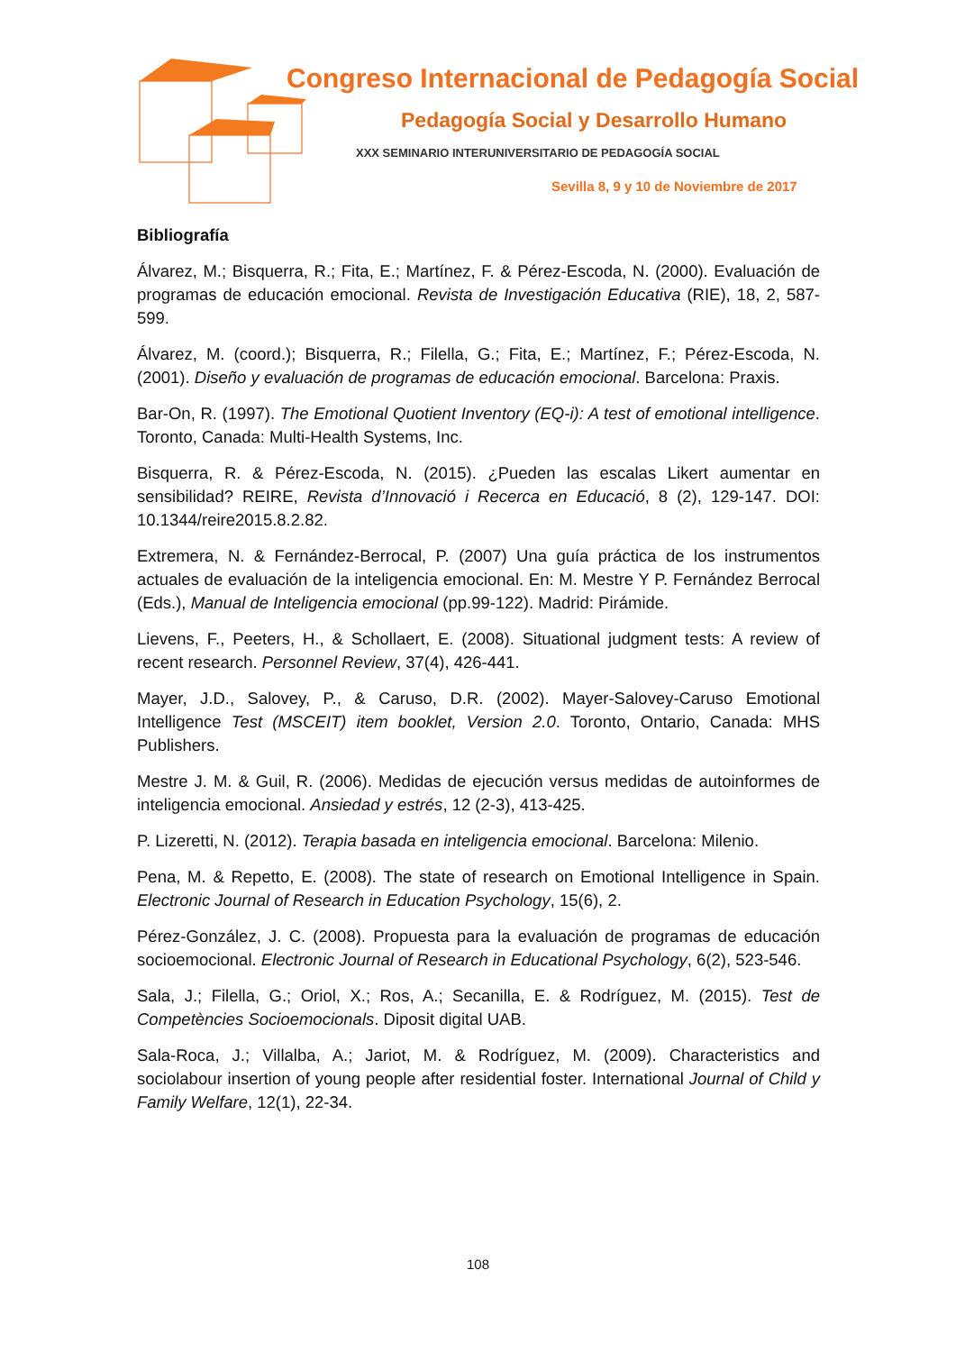Congreso Internacional de Pedagogía Social
Pedagogía Social y Desarrollo Humano
XXX SEMINARIO INTERUNIVERSITARIO DE PEDAGOGÍA SOCIAL
Sevilla 8, 9 y 10 de Noviembre de 2017
Bibliografía
Álvarez, M.; Bisquerra, R.; Fita, E.; Martínez, F. & Pérez-Escoda, N. (2000). Evaluación de programas de educación emocional. Revista de Investigación Educativa (RIE), 18, 2, 587-599.
Álvarez, M. (coord.); Bisquerra, R.; Filella, G.; Fita, E.; Martínez, F.; Pérez-Escoda, N. (2001). Diseño y evaluación de programas de educación emocional. Barcelona: Praxis.
Bar-On, R. (1997). The Emotional Quotient Inventory (EQ-i): A test of emotional intelligence. Toronto, Canada: Multi-Health Systems, Inc.
Bisquerra, R. & Pérez-Escoda, N. (2015). ¿Pueden las escalas Likert aumentar en sensibilidad? REIRE, Revista d’Innovació i Recerca en Educació, 8 (2), 129-147. DOI: 10.1344/reire2015.8.2.82.
Extremera, N. & Fernández-Berrocal, P. (2007) Una guía práctica de los instrumentos actuales de evaluación de la inteligencia emocional. En: M. Mestre Y P. Fernández Berrocal (Eds.), Manual de Inteligencia emocional (pp.99-122). Madrid: Pirámide.
Lievens, F., Peeters, H., & Schollaert, E. (2008). Situational judgment tests: A review of recent research. Personnel Review, 37(4), 426-441.
Mayer, J.D., Salovey, P., & Caruso, D.R. (2002). Mayer-Salovey-Caruso Emotional Intelligence Test (MSCEIT) item booklet, Version 2.0. Toronto, Ontario, Canada: MHS Publishers.
Mestre J. M. & Guil, R. (2006). Medidas de ejecución versus medidas de autoinformes de inteligencia emocional. Ansiedad y estrés, 12 (2-3), 413-425.
P. Lizeretti, N. (2012). Terapia basada en inteligencia emocional. Barcelona: Milenio.
Pena, M. & Repetto, E. (2008). The state of research on Emotional Intelligence in Spain. Electronic Journal of Research in Education Psychology, 15(6), 2.
Pérez-González, J. C. (2008). Propuesta para la evaluación de programas de educación socioemocional. Electronic Journal of Research in Educational Psychology, 6(2), 523-546.
Sala, J.; Filella, G.; Oriol, X.; Ros, A.; Secanilla, E. & Rodríguez, M. (2015). Test de Competències Socioemocionals. Diposit digital UAB.
Sala-Roca, J.; Villalba, A.; Jariot, M. & Rodríguez, M. (2009). Characteristics and sociolabour insertion of young people after residential foster. International Journal of Child y Family Welfare, 12(1), 22-34.
108